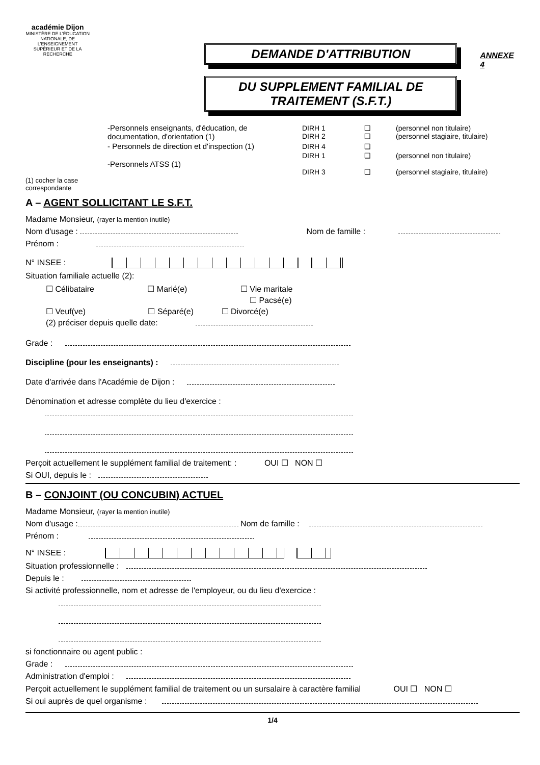académie Dijon
MINISTÈRE DE L'ÉDUCATION NATIONALE, DE L'ENSEIGNEMENT SUPÉRIEUR ET DE LA RECHERCHE
DEMANDE D'ATTRIBUTION
DU SUPPLEMENT FAMILIAL DE TRAITEMENT (S.F.T.)
ANNEXE 4
| -Personnels enseignants, d'éducation, de documentation, d'orientation (1) | DIRH 1 DIRH 2 | ❑ ❑ | (personnel non titulaire) (personnel stagiaire, titulaire) |
| - Personnels de direction et d'inspection (1) | DIRH 4 | ❑ | |
| -Personnels ATSS (1) | DIRH 1 DIRH 3 | ❑ ❑ | (personnel non titulaire) (personnel stagiaire, titulaire) |
(1) cocher la case
correspondante
A – AGENT SOLLICITANT LE S.F.T.
Madame Monsieur, (rayer la mention inutile)
Nom d'usage : Nom de famille :
Prénom :
N° INSEE :
Situation familiale actuelle (2):
☐ Célibataire ☐ Marié(e) ☐ Vie maritale
☐ Pacsé(e)
☐ Veuf(ve) ☐ Séparé(e) ☐ Divorcé(e)
(2) préciser depuis quelle date:
Grade :
Discipline (pour les enseignants) :
Date d'arrivée dans l'Académie de Dijon :
Dénomination et adresse complète du lieu d'exercice :
Perçoit actuellement le supplément familial de traitement: : OUI ☐ NON ☐
Si OUI, depuis le :
B – CONJOINT (OU CONCUBIN) ACTUEL
Madame Monsieur, (rayer la mention inutile)
Nom d'usage : Nom de famille :
Prénom :
N° INSEE :
Situation professionnelle :
Depuis le :
Si activité professionnelle, nom et adresse de l'employeur, ou du lieu d'exercice :
si fonctionnaire ou agent public :
Grade :
Administration d'emploi :
Perçoit actuellement le supplément familial de traitement ou un sursalaire à caractère familial OUI ☐ NON ☐
Si oui auprès de quel organisme :
1/4